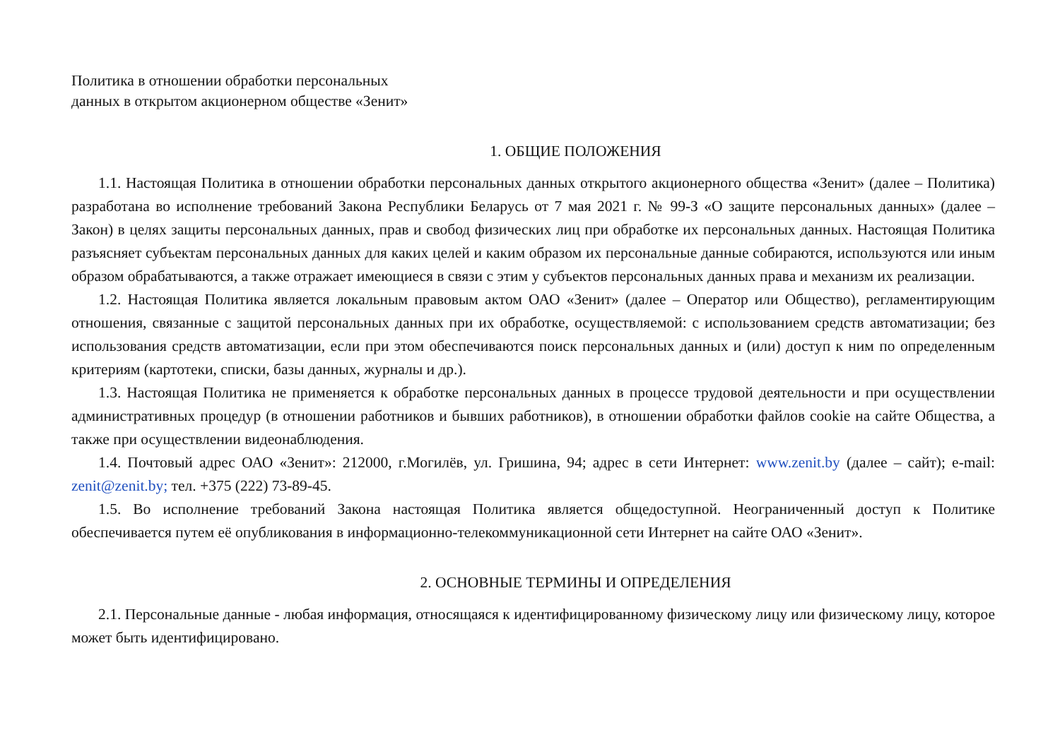Политика в отношении обработки персональных
данных в открытом акционерном обществе «Зенит»
1. ОБЩИЕ ПОЛОЖЕНИЯ
1.1. Настоящая Политика в отношении обработки персональных данных открытого акционерного общества «Зенит» (далее – Политика) разработана во исполнение требований Закона Республики Беларусь от 7 мая 2021 г. № 99-З «О защите персональных данных» (далее – Закон) в целях защиты персональных данных, прав и свобод физических лиц при обработке их персональных данных. Настоящая Политика разъясняет субъектам персональных данных для каких целей и каким образом их персональные данные собираются, используются или иным образом обрабатываются, а также отражает имеющиеся в связи с этим у субъектов персональных данных права и механизм их реализации.
1.2. Настоящая Политика является локальным правовым актом ОАО «Зенит» (далее – Оператор или Общество), регламентирующим отношения, связанные с защитой персональных данных при их обработке, осуществляемой: с использованием средств автоматизации; без использования средств автоматизации, если при этом обеспечиваются поиск персональных данных и (или) доступ к ним по определенным критериям (картотеки, списки, базы данных, журналы и др.).
1.3. Настоящая Политика не применяется к обработке персональных данных в процессе трудовой деятельности и при осуществлении административных процедур (в отношении работников и бывших работников), в отношении обработки файлов cookie на сайте Общества, а также при осуществлении видеонаблюдения.
1.4. Почтовый адрес ОАО «Зенит»: 212000, г.Могилёв, ул. Гришина, 94; адрес в сети Интернет: www.zenit.by (далее – сайт); e-mail: zenit@zenit.by; тел. +375 (222) 73-89-45.
1.5. Во исполнение требований Закона настоящая Политика является общедоступной. Неограниченный доступ к Политике обеспечивается путем её опубликования в информационно-телекоммуникационной сети Интернет на сайте ОАО «Зенит».
2. ОСНОВНЫЕ ТЕРМИНЫ И ОПРЕДЕЛЕНИЯ
2.1. Персональные данные - любая информация, относящаяся к идентифицированному физическому лицу или физическому лицу, которое может быть идентифицировано.